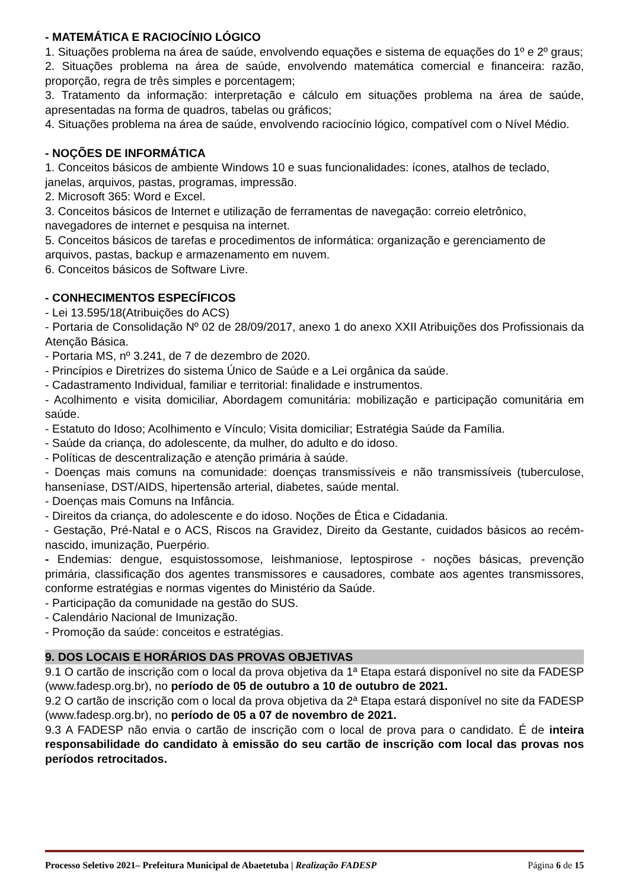- MATEMÁTICA E RACIOCÍNIO LÓGICO
1. Situações problema na área de saúde, envolvendo equações e sistema de equações do 1º e 2º graus;
2. Situações problema na área de saúde, envolvendo matemática comercial e financeira: razão, proporção, regra de três simples e porcentagem;
3. Tratamento da informação: interpretação e cálculo em situações problema na área de saúde, apresentadas na forma de quadros, tabelas ou gráficos;
4. Situações problema na área de saúde, envolvendo raciocínio lógico, compatível com o Nível Médio.
- NOÇÕES DE INFORMÁTICA
1. Conceitos básicos de ambiente Windows 10 e suas funcionalidades: ícones, atalhos de teclado, janelas, arquivos, pastas, programas, impressão.
2. Microsoft 365: Word e Excel.
3. Conceitos básicos de Internet e utilização de ferramentas de navegação: correio eletrônico, navegadores de internet e pesquisa na internet.
5. Conceitos básicos de tarefas e procedimentos de informática: organização e gerenciamento de arquivos, pastas, backup e armazenamento em nuvem.
6. Conceitos básicos de Software Livre.
- CONHECIMENTOS ESPECÍFICOS
- Lei 13.595/18(Atribuições do ACS)
- Portaria de Consolidação Nº 02 de 28/09/2017, anexo 1 do anexo XXII Atribuições dos Profissionais da Atenção Básica.
- Portaria MS, nº 3.241, de 7 de dezembro de 2020.
- Princípios e Diretrizes do sistema Único de Saúde e a Lei orgânica da saúde.
- Cadastramento Individual, familiar e territorial: finalidade e instrumentos.
- Acolhimento e visita domiciliar, Abordagem comunitária: mobilização e participação comunitária em saúde.
- Estatuto do Idoso; Acolhimento e Vínculo; Visita domiciliar; Estratégia Saúde da Família.
- Saúde da criança, do adolescente, da mulher, do adulto e do idoso.
- Políticas de descentralização e atenção primária à saúde.
- Doenças mais comuns na comunidade: doenças transmissíveis e não transmissíveis (tuberculose, hanseníase, DST/AIDS, hipertensão arterial, diabetes, saúde mental.
- Doenças mais Comuns na Infância.
- Direitos da criança, do adolescente e do idoso. Noções de Ética e Cidadania.
- Gestação, Pré-Natal e o ACS, Riscos na Gravidez, Direito da Gestante, cuidados básicos ao recém-nascido, imunização, Puerpério.
- Endemias: dengue, esquistossomose, leishmaniose, leptospirose - noções básicas, prevenção primária, classificação dos agentes transmissores e causadores, combate aos agentes transmissores, conforme estratégias e normas vigentes do Ministério da Saúde.
- Participação da comunidade na gestão do SUS.
- Calendário Nacional de Imunização.
- Promoção da saúde: conceitos e estratégias.
9. DOS LOCAIS E HORÁRIOS DAS PROVAS OBJETIVAS
9.1 O cartão de inscrição com o local da prova objetiva da 1ª Etapa estará disponível no site da FADESP (www.fadesp.org.br), no período de 05 de outubro a 10 de outubro de 2021.
9.2 O cartão de inscrição com o local da prova objetiva da 2ª Etapa estará disponível no site da FADESP (www.fadesp.org.br), no período de 05 a 07 de novembro de 2021.
9.3 A FADESP não envia o cartão de inscrição com o local de prova para o candidato. É de inteira responsabilidade do candidato à emissão do seu cartão de inscrição com local das provas nos períodos retrocitados.
Processo Seletivo 2021– Prefeitura Municipal de Abaetetuba | Realização FADESP Página 6 de 15